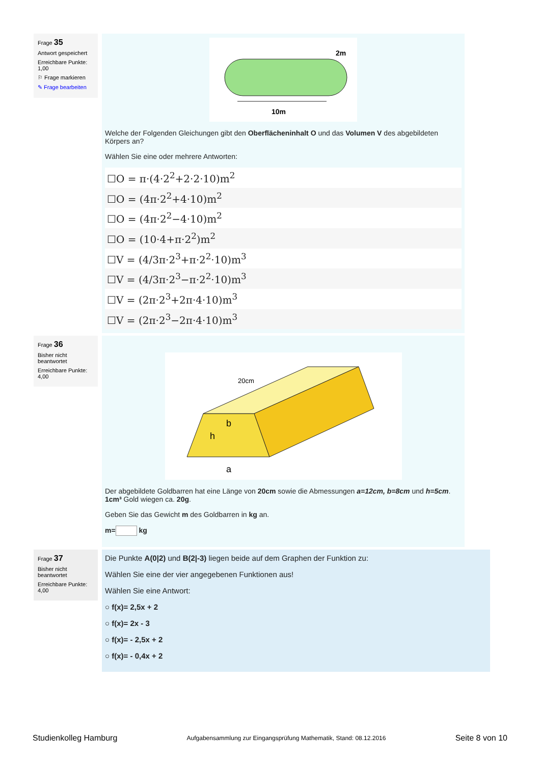Frage 35
Antwort gespeichert
Erreichbare Punkte: 1,00
⚐ Frage markieren
✎ Frage bearbeiten
2m
10m
Welche der Folgenden Gleichungen gibt den Oberflächeninhalt O und das Volumen V des abgebildeten Körpers an?
Wählen Sie eine oder mehrere Antworten:
☐O = π·(4·2<sup>2</sup>+2·2·10)m<sup>2</sup>
☐O = (4π·2<sup>2</sup>+4·10)m<sup>2</sup>
☐O = (4π·2<sup>2</sup>−4·10)m<sup>2</sup>
☐O = (10·4+π·2<sup>2</sup>)m<sup>2</sup>
☐V = (4/3π·2<sup>3</sup>+π·2<sup>2</sup>·10)m<sup>3</sup>
☐V = (4/3π·2<sup>3</sup>−π·2<sup>2</sup>·10)m<sup>3</sup>
☐V = (2π·2<sup>3</sup>+2π·4·10)m<sup>3</sup>
☐V = (2π·2<sup>3</sup>−2π·4·10)m<sup>3</sup>
Frage 36
Bisher nicht beantwortet
Erreichbare Punkte: 4,00
20cm
b
h
a
Der abgebildete Goldbarren hat eine Länge von 20cm sowie die Abmessungen a=12cm, b=8cm und h=5cm. 1cm³ Gold wiegen ca. 20g.
Geben Sie das Gewicht m des Goldbarren in kg an.
m= kg
Frage 37
Bisher nicht beantwortet
Erreichbare Punkte: 4,00
Die Punkte A(0|2) und B(2|-3) liegen beide auf dem Graphen der Funktion zu:
Wählen Sie eine der vier angegebenen Funktionen aus!
Wählen Sie eine Antwort:
○ f(x)= 2,5x + 2
○ f(x)= 2x - 3
○ f(x)= - 2,5x + 2
○ f(x)= - 0,4x + 2
Studienkolleg Hamburg Aufgabensammlung zur Eingangsprüfung Mathematik, Stand: 08.12.2016 Seite 8 von 10